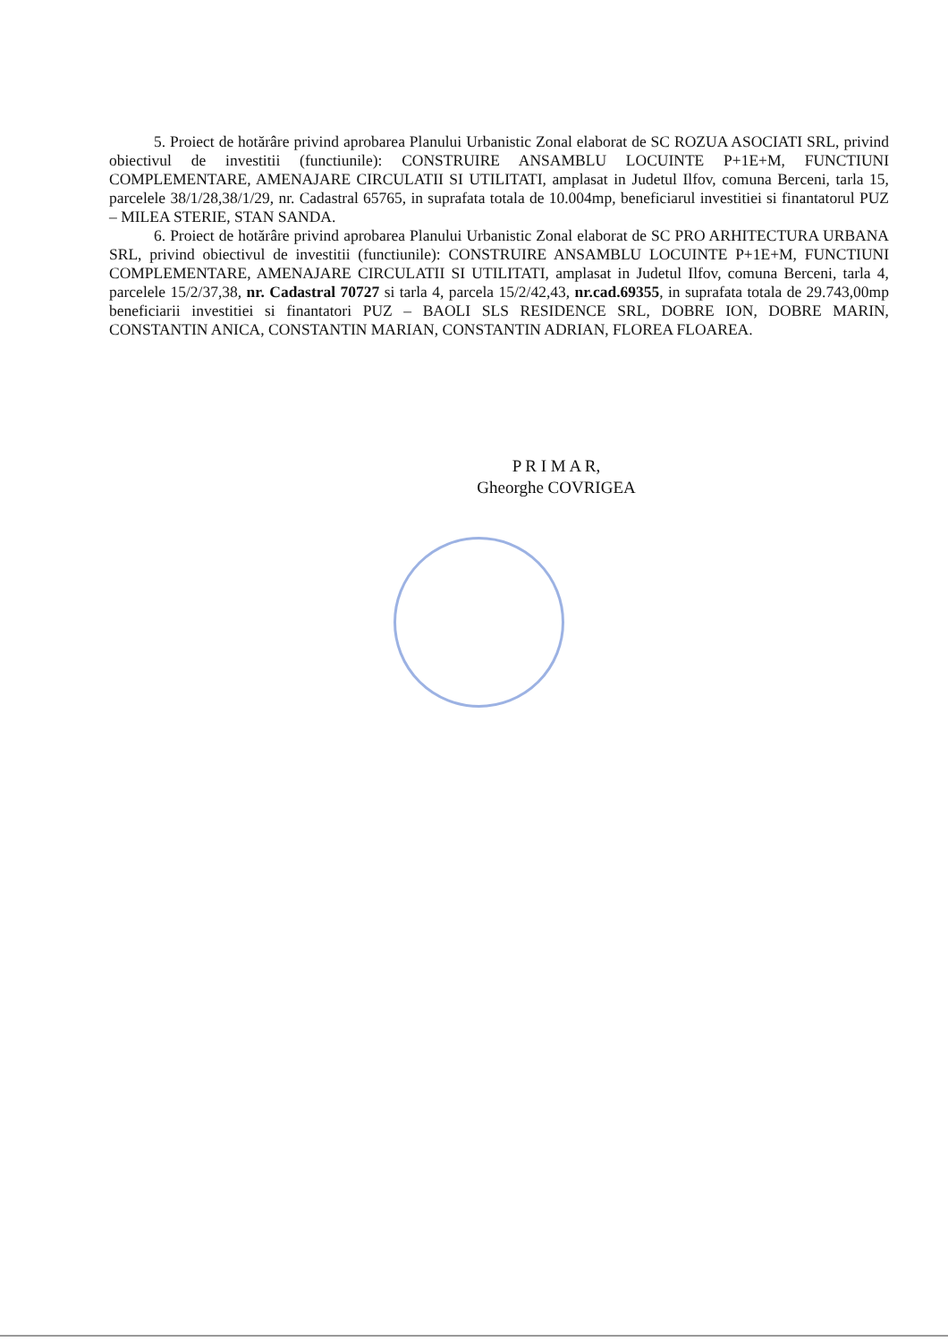5. Proiect de hotărâre privind aprobarea Planului Urbanistic Zonal elaborat de SC ROZUA ASOCIATI SRL, privind obiectivul de investitii (functiunile): CONSTRUIRE ANSAMBLU LOCUINTE P+1E+M, FUNCTIUNI COMPLEMENTARE, AMENAJARE CIRCULATII SI UTILITATI, amplasat in Judetul Ilfov, comuna Berceni, tarla 15, parcelele 38/1/28,38/1/29, nr. Cadastral 65765, in suprafata totala de 10.004mp, beneficiarul investitiei si finantatorul PUZ – MILEA STERIE, STAN SANDA.
6. Proiect de hotărâre privind aprobarea Planului Urbanistic Zonal elaborat de SC PRO ARHITECTURA URBANA SRL, privind obiectivul de investitii (functiunile): CONSTRUIRE ANSAMBLU LOCUINTE P+1E+M, FUNCTIUNI COMPLEMENTARE, AMENAJARE CIRCULATII SI UTILITATI, amplasat in Judetul Ilfov, comuna Berceni, tarla 4, parcelele 15/2/37,38, nr. Cadastral 70727 si tarla 4, parcela 15/2/42,43, nr.cad.69355, in suprafata totala de 29.743,00mp beneficiarii investitiei si finantatori PUZ – BAOLI SLS RESIDENCE SRL, DOBRE ION, DOBRE MARIN, CONSTANTIN ANICA, CONSTANTIN MARIAN, CONSTANTIN ADRIAN, FLOREA FLOAREA.
P R I M A R,
Gheorghe COVRIGEA